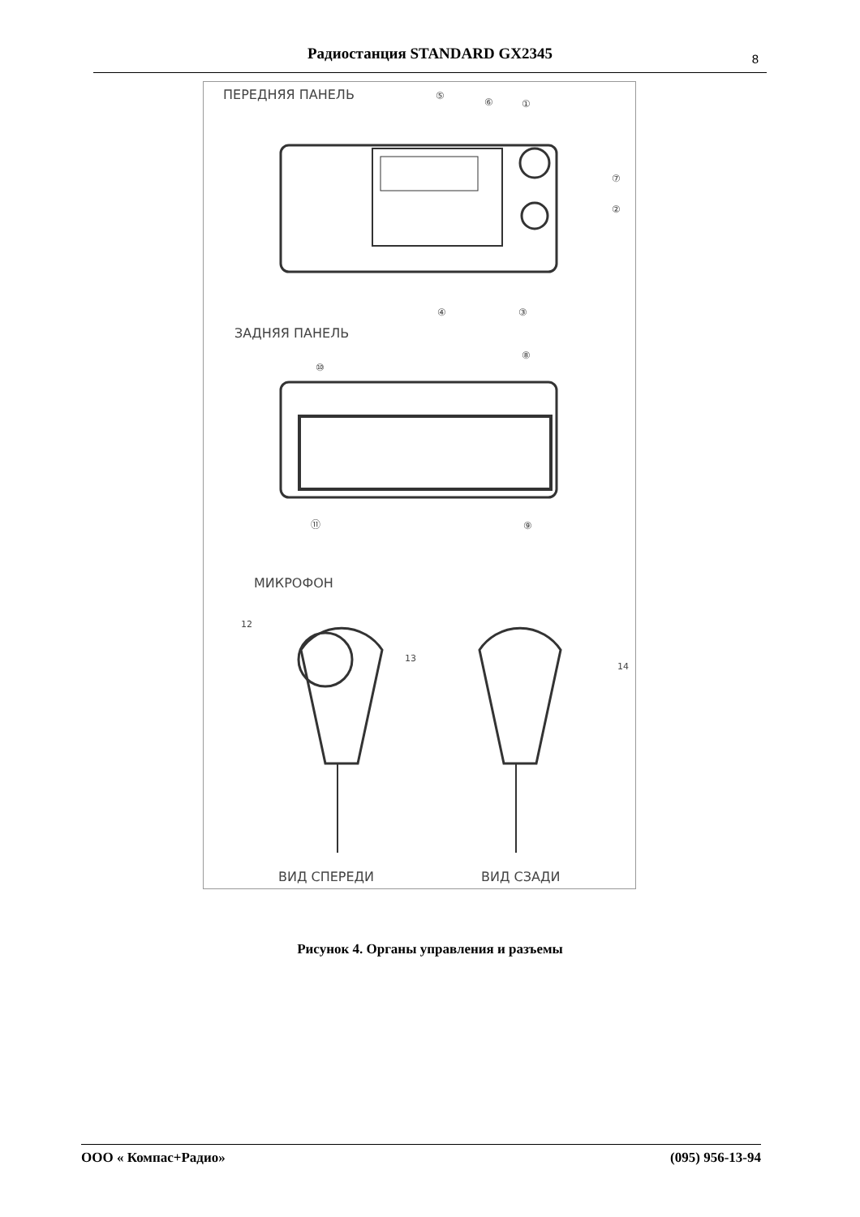Радиостанция STANDARD GX2345 8
ПЕРЕДНЯЯ ПАНЕЛЬ ⑤
⑥ ①
⑦
②
④ ③
ЗАДНЯЯ ПАНЕЛЬ
⑧
⑩
⑪ ⑨
МИКРОФОН
12
13
14
ВИД СПЕРЕДИ ВИД СЗАДИ
Рисунок 4. Органы управления и разъемы
ООО « Компас+Радио» (095) 956-13-94